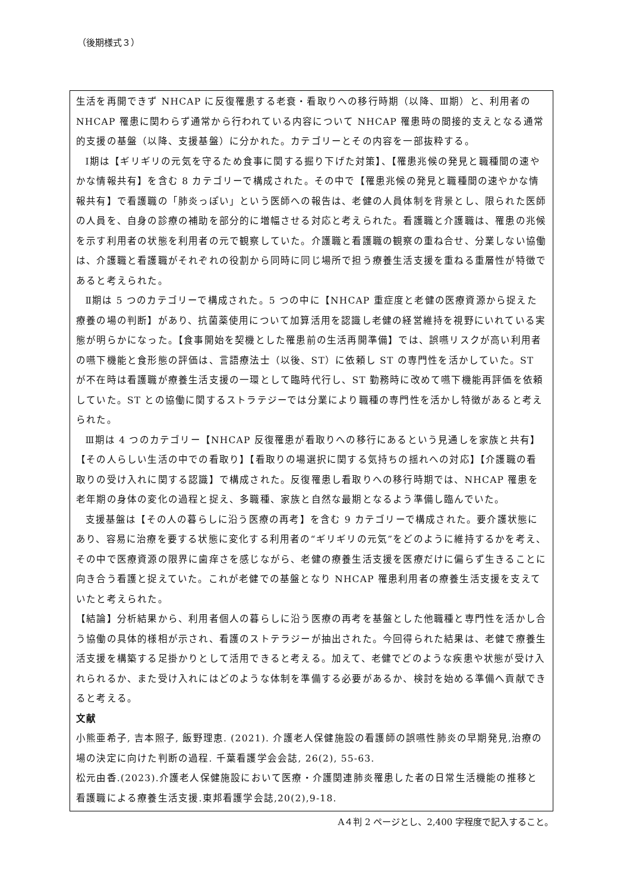（後期様式３）
生活を再開できず NHCAP に反復罹患する老衰・看取りへの移行時期（以降、Ⅲ期）と、利用者の NHCAP 罹患に関わらず通常から行われている内容について NHCAP 罹患時の間接的支えとなる通常的支援の基盤（以降、支援基盤）に分かれた。カテゴリーとその内容を一部抜粋する。
Ⅰ期は【ギリギリの元気を守るため食事に関する掘り下げた対策】、【罹患兆候の発見と職種間の速やかな情報共有】を含む 8 カテゴリーで構成された。その中で【罹患兆候の発見と職種間の速やかな情報共有】で看護職の「肺炎っぽい」という医師への報告は、老健の人員体制を背景とし、限られた医師の人員を、自身の診療の補助を部分的に増幅させる対応と考えられた。看護職と介護職は、罹患の兆候を示す利用者の状態を利用者の元で観察していた。介護職と看護職の観察の重ね合せ、分業しない協働は、介護職と看護職がそれぞれの役割から同時に同じ場所で担う療養生活支援を重ねる重層性が特徴であると考えられた。
Ⅱ期は 5 つのカテゴリーで構成された。5 つの中に【NHCAP 重症度と老健の医療資源から捉えた療養の場の判断】があり、抗菌薬使用について加算活用を認識し老健の経営維持を視野にいれている実態が明らかになった。【食事開始を契機とした罹患前の生活再開準備】では、誤嚥リスクが高い利用者の嚥下機能と食形態の評価は、言語療法士（以後、ST）に依頼し ST の専門性を活かしていた。ST が不在時は看護職が療養生活支援の一環として臨時代行し、ST 勤務時に改めて嚥下機能再評価を依頼していた。ST との協働に関するストラテジーでは分業により職種の専門性を活かし特徴があると考えられた。
Ⅲ期は 4 つのカテゴリー【NHCAP 反復罹患が看取りへの移行にあるという見通しを家族と共有】【その人らしい生活の中での看取り】【看取りの場選択に関する気持ちの揺れへの対応】【介護職の看取りの受け入れに関する認識】で構成された。反復罹患し看取りへの移行時期では、NHCAP 罹患を老年期の身体の変化の過程と捉え、多職種、家族と自然な最期となるよう準備し臨んでいた。
支援基盤は【その人の暮らしに沿う医療の再考】を含む 9 カテゴリーで構成された。要介護状態にあり、容易に治療を要する状態に変化する利用者の“ギリギリの元気”をどのように維持するかを考え、その中で医療資源の限界に歯痒さを感じながら、老健の療養生活支援を医療だけに偏らず生きることに向き合う看護と捉えていた。これが老健での基盤となり NHCAP 罹患利用者の療養生活支援を支えていたと考えられた。
【結論】分析結果から、利用者個人の暮らしに沿う医療の再考を基盤とした他職種と専門性を活かし合う協働の具体的様相が示され、看護のストテラジーが抽出された。今回得られた結果は、老健で療養生活支援を構築する足掛かりとして活用できると考える。加えて、老健でどのような疾患や状態が受け入れられるか、また受け入れにはどのような体制を準備する必要があるか、検討を始める準備へ貢献できると考える。
文献
小熊亜希子, 吉本照子, 飯野理恵. (2021). 介護老人保健施設の看護師の誤嚥性肺炎の早期発見,治療の場の決定に向けた判断の過程. 千葉看護学会会誌, 26(2), 55-63.
松元由香.(2023).介護老人保健施設において医療・介護関連肺炎罹患した者の日常生活機能の推移と看護職による療養生活支援.東邦看護学会誌,20(2),9-18.
A４判 2 ページとし、2,400 字程度で記入すること。